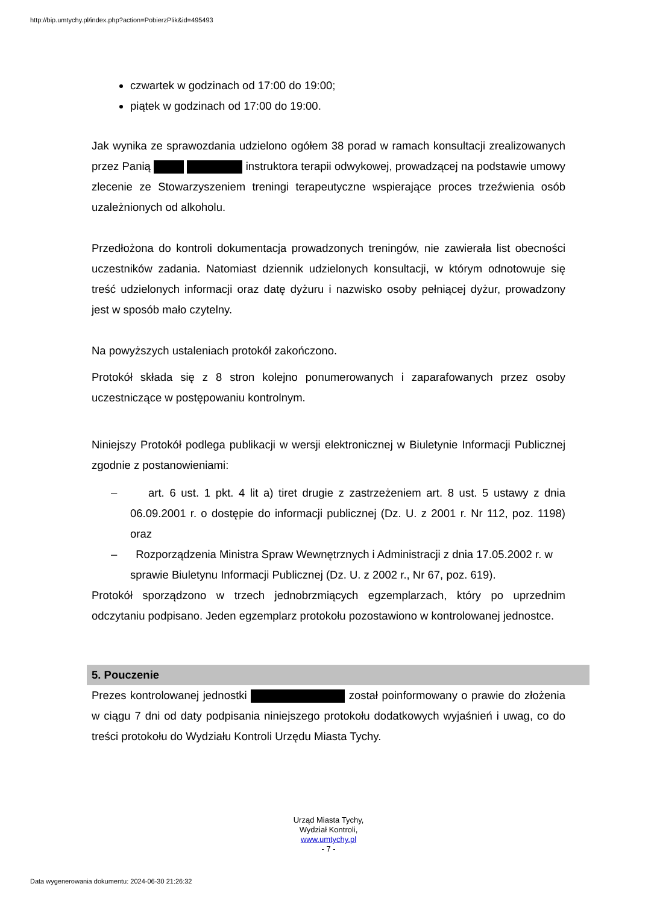http://bip.umtychy.pl/index.php?action=PobierzPlik&id=495493
czwartek w godzinach od 17:00 do 19:00;
piątek w godzinach od 17:00 do 19:00.
Jak wynika ze sprawozdania udzielono ogółem 38 porad w ramach konsultacji zrealizowanych przez Panią instruktora terapii odwykowej, prowadzącej na podstawie umowy zlecenie ze Stowarzyszeniem treningi terapeutyczne wspierające proces trzeźwienia osób uzależnionych od alkoholu.
Przedłożona do kontroli dokumentacja prowadzonych treningów, nie zawierała list obecności uczestników zadania. Natomiast dziennik udzielonych konsultacji, w którym odnotowuje się treść udzielonych informacji oraz datę dyżuru i nazwisko osoby pełniącej dyżur, prowadzony jest w sposób mało czytelny.
Na powyższych ustaleniach protokół zakończono.
Protokół składa się z 8 stron kolejno ponumerowanych i zaparafowanych przez osoby uczestniczące w postępowaniu kontrolnym.
Niniejszy Protokół podlega publikacji w wersji elektronicznej w Biuletynie Informacji Publicznej zgodnie z postanowieniami:
– art. 6 ust. 1 pkt. 4 lit a) tiret drugie z zastrzeżeniem art. 8 ust. 5 ustawy z dnia 06.09.2001 r. o dostępie do informacji publicznej (Dz. U. z 2001 r. Nr 112, poz. 1198) oraz
– Rozporządzenia Ministra Spraw Wewnętrznych i Administracji z dnia 17.05.2002 r. w sprawie Biuletynu Informacji Publicznej (Dz. U. z 2002 r., Nr 67, poz. 619).
Protokół sporządzono w trzech jednobrzmiących egzemplarzach, który po uprzednim odczytaniu podpisano. Jeden egzemplarz protokołu pozostawiono w kontrolowanej jednostce.
5. Pouczenie
Prezes kontrolowanej jednostki został poinformowany o prawie do złożenia w ciągu 7 dni od daty podpisania niniejszego protokołu dodatkowych wyjaśnień i uwag, co do treści protokołu do Wydziału Kontroli Urzędu Miasta Tychy.
Urząd Miasta Tychy,
Wydział Kontroli,
www.umtychy.pl
- 7 -
Data wygenerowania dokumentu: 2024-06-30 21:26:32